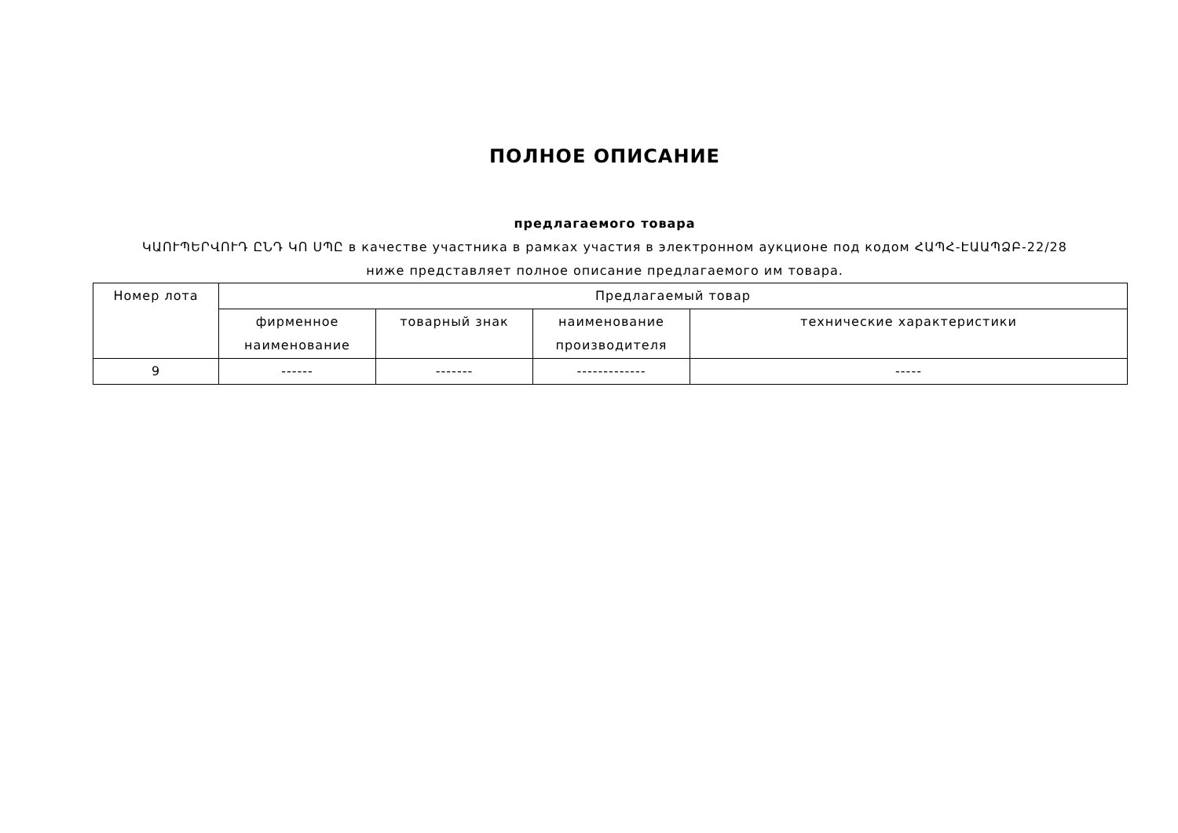ПОЛНОЕ ОПИСАНИЕ
предлагаемого товара
ԿԱՈՒՊԵՐՎՈՒԴ ԸՆԴ ԿՈ ՍՊԸ в качестве участника в рамках участия в электронном аукционе под кодом ՀԱՊՀ-ԷԱԱՊՁԲ-22/28
ниже представляет полное описание предлагаемого им товара.
| Номер лота | Предлагаемый товар | | | |
| --- | --- | --- | --- | --- |
| | фирменное наименование | товарный знак | наименование производителя | технические характеристики |
| 9 | ------ | ------- | ------------- | ----- |